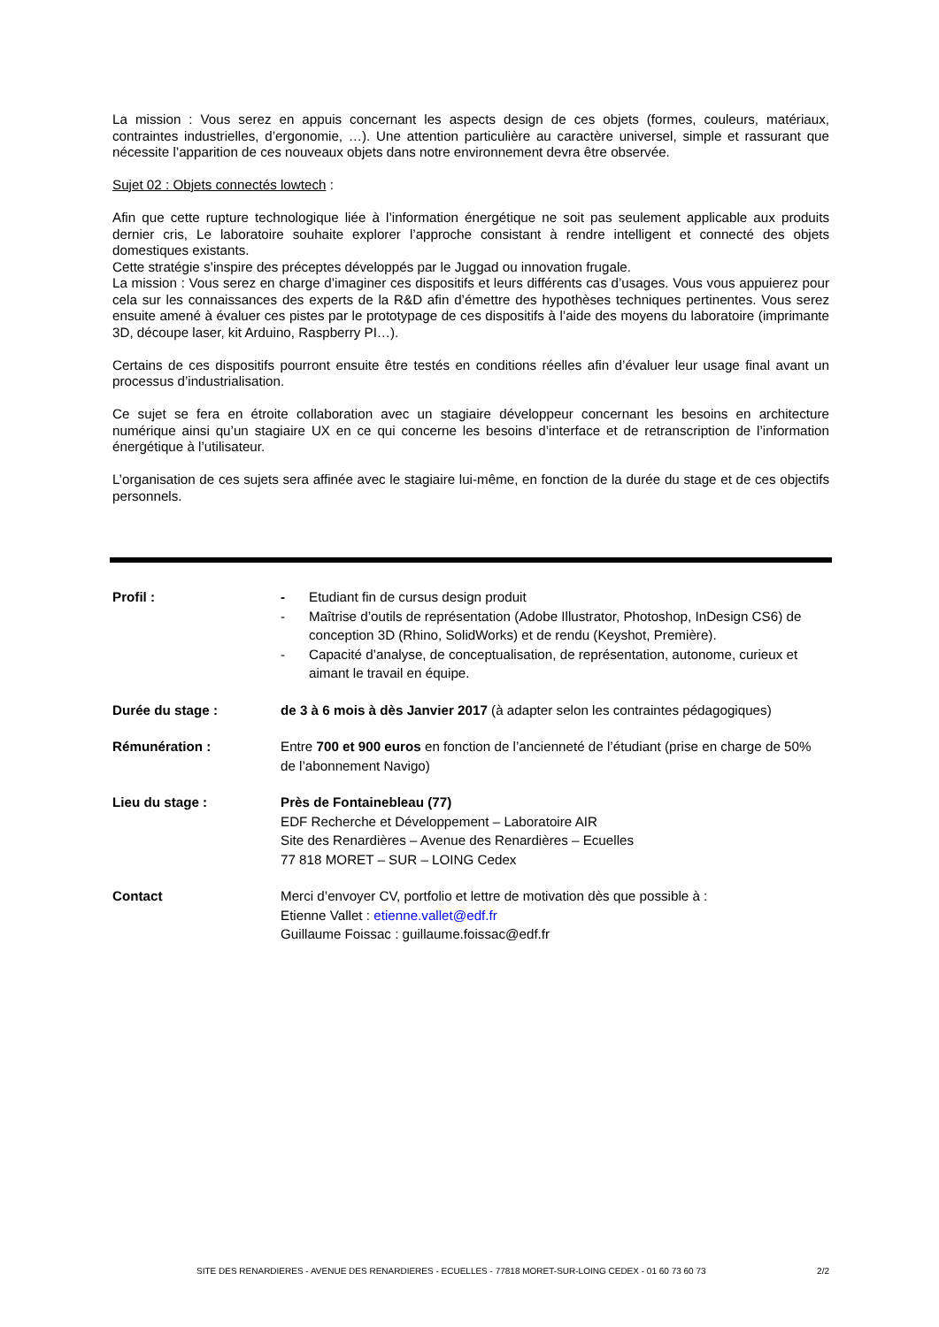La mission : Vous serez en appuis concernant les aspects design de ces objets (formes, couleurs, matériaux, contraintes industrielles, d’ergonomie, …). Une attention particulière au caractère universel, simple et rassurant que nécessite l’apparition de ces nouveaux objets dans notre environnement devra être observée.
Sujet 02 : Objets connectés lowtech :
Afin que cette rupture technologique liée à l’information énergétique ne soit pas seulement applicable aux produits dernier cris, Le laboratoire souhaite explorer l’approche consistant à rendre intelligent et connecté des objets domestiques existants.
Cette stratégie s’inspire des préceptes développés par le Juggad ou innovation frugale.
La mission : Vous serez en charge d’imaginer ces dispositifs et leurs différents cas d’usages. Vous vous appuierez pour cela sur les connaissances des experts de la R&D afin d’émettre des hypothèses techniques pertinentes. Vous serez ensuite amené à évaluer ces pistes par le prototypage de ces dispositifs à l’aide des moyens du laboratoire (imprimante 3D, découpe laser, kit Arduino, Raspberry PI…).
Certains de ces dispositifs pourront ensuite être testés en conditions réelles afin d’évaluer leur usage final avant un processus d’industrialisation.
Ce sujet se fera en étroite collaboration avec un stagiaire développeur concernant les besoins en architecture numérique ainsi qu’un stagiaire UX en ce qui concerne les besoins d’interface et de retranscription de l’information énergétique à l’utilisateur.
L’organisation de ces sujets sera affinée avec le stagiaire lui-même, en fonction de la durée du stage et de ces objectifs personnels.
Profil : - Etudiant fin de cursus design produit
- Maîtrise d’outils de représentation (Adobe Illustrator, Photoshop, InDesign CS6) de conception 3D (Rhino, SolidWorks) et de rendu (Keyshot, Première).
- Capacité d’analyse, de conceptualisation, de représentation, autonome, curieux et aimant le travail en équipe.
Durée du stage : de 3 à 6 mois à dès Janvier 2017 (à adapter selon les contraintes pédagogiques)
Rémunération : Entre 700 et 900 euros en fonction de l’ancienneté de l’étudiant (prise en charge de 50% de l’abonnement Navigo)
Lieu du stage : Près de Fontainebleau (77)
EDF Recherche et Développement – Laboratoire AIR
Site des Renardières – Avenue des Renardières – Ecuelles
77 818 MORET – SUR – LOING Cedex
Contact Merci d’envoyer CV, portfolio et lettre de motivation dès que possible à :
Etienne Vallet : etienne.vallet@edf.fr
Guillaume Foissac : guillaume.foissac@edf.fr
SITE DES RENARDIERES - AVENUE DES RENARDIERES - ECUELLES - 77818 MORET-SUR-LOING CEDEX - 01 60 73 60 73 2/2